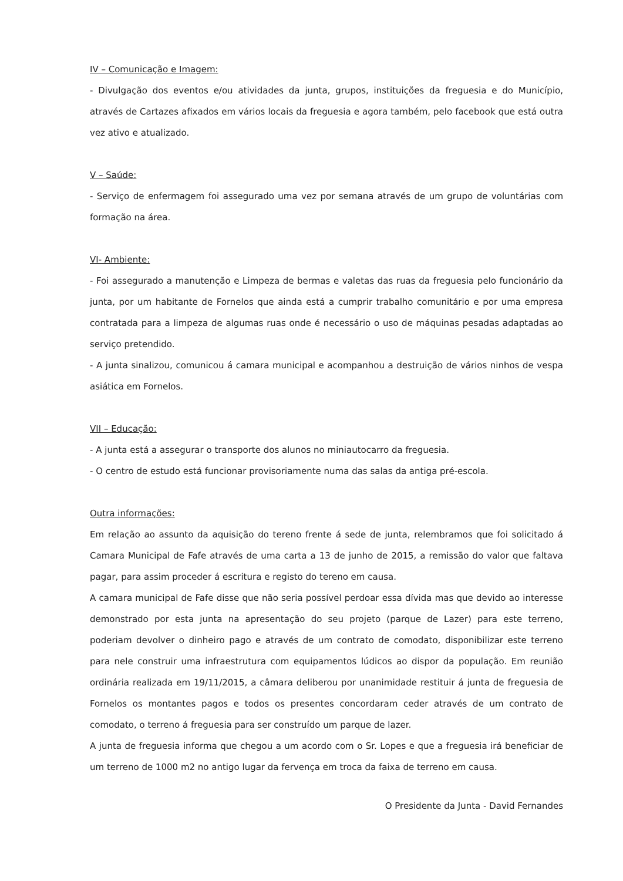IV – Comunicação e Imagem:
- Divulgação dos eventos e/ou atividades da junta, grupos, instituições da freguesia e do Município, através de Cartazes afixados em vários locais da freguesia e agora também, pelo facebook que está outra vez ativo e atualizado.
V – Saúde:
- Serviço de enfermagem foi assegurado uma vez por semana através de um grupo de voluntárias com formação na área.
VI- Ambiente:
- Foi assegurado a manutenção e Limpeza de bermas e valetas das ruas da freguesia pelo funcionário da junta, por um habitante de Fornelos que ainda está a cumprir trabalho comunitário e por uma empresa contratada para a limpeza de algumas ruas onde é necessário o uso de máquinas pesadas adaptadas ao serviço pretendido.
- A junta sinalizou, comunicou á camara municipal e acompanhou a destruição de vários ninhos de vespa asiática em Fornelos.
VII – Educação:
- A junta está a assegurar o transporte dos alunos no miniautocarro da freguesia.
- O centro de estudo está funcionar provisoriamente numa das salas da antiga pré-escola.
Outra informações:
Em relação ao assunto da aquisição do tereno frente á sede de junta, relembramos que foi solicitado á Camara Municipal de Fafe através de uma carta a 13 de junho de 2015, a remissão do valor que faltava pagar, para assim proceder á escritura e registo do tereno em causa.
A camara municipal de Fafe disse que não seria possível perdoar essa dívida mas que devido ao interesse demonstrado por esta junta na apresentação do seu projeto (parque de Lazer) para este terreno, poderiam devolver o dinheiro pago e através de um contrato de comodato, disponibilizar este terreno para nele construir uma infraestrutura com equipamentos lúdicos ao dispor da população. Em reunião ordinária realizada em 19/11/2015, a câmara deliberou por unanimidade restituir á junta de freguesia de Fornelos os montantes pagos e todos os presentes concordaram ceder através de um contrato de comodato, o terreno á freguesia para ser construído um parque de lazer.
A junta de freguesia informa que chegou a um acordo com o Sr. Lopes e que a freguesia irá beneficiar de um terreno de 1000 m2 no antigo lugar da fervença em troca da faixa de terreno em causa.
O Presidente da Junta - David Fernandes